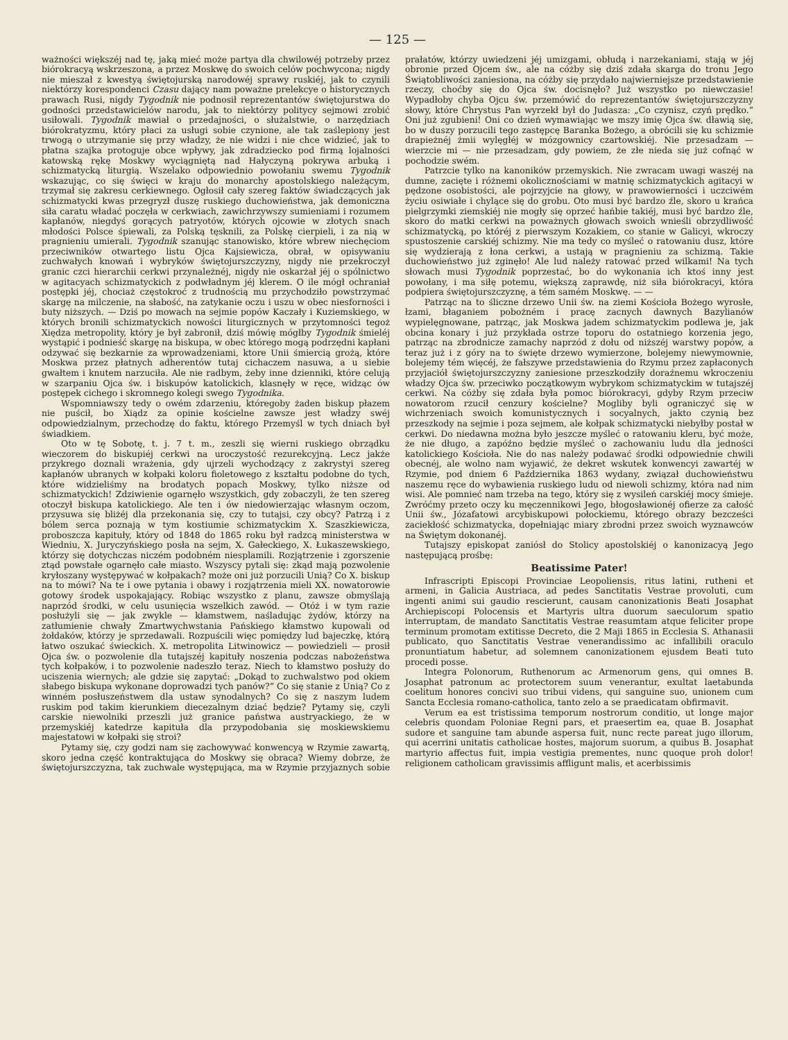— 125 —
ważności większéj nad tę, jaką mieć może partya dla chwilowéj potrzeby przez biórokracyą wskrzeszona, a przez Moskwę do swoich celów pochwycona; nigdy nie mieszał z kwestyą świętojurską narodowéj sprawy ruskiéj, jak to czynili niektórzy korespondenci Czasu dający nam poważne prelekcye o historycznych prawach Rusi, nigdy Tygodnik nie podnosił reprezentantów świętojurstwa do godności przedstawicielów narodu, jak to niektórzy politycy sejmowi zrobić usiłowali. Tygodnik mawiał o przedajności, o służalstwie, o narzędziach biórokratyzmu, który płaci za usługi sobie czynione, ale tak zaślepiony jest trwogą o utrzymanie się przy władzy, że nie widzi i nie chce widzieć, jak to płatna szajka protoguje obce wpływy, jak zdradziecko pod firmą lojalności katowską rękę Moskwy wyciągniętą nad Hałyczyną pokrywa arbuką i schizmatycką liturgią. Wszelako odpowiednio powołaniu swemu Tygodnik wskazując, co się święci w kraju do monarchy apostolskiego należącym, trzymał się zakresu cerkiewnego. Ogłosił cały szereg faktów świadczących jak schizmatycki kwas przegryzł duszę ruskiego duchowieństwa, jak demoniczna siła caratu władać poczęła w cerkwiach, zawichrzywszy sumieniami i rozumem kapłanów, niegdyś gorących patryotów, których ojcowie w złotych snach młodości Polsce śpiewali, za Polską tęsknili, za Polskę cierpieli, i za nią w pragnieniu umierali. Tygodnik szanując stanowisko, które wbrew niechęciom przeciwników otwartego listu Ojca Kajsiewicza, obrał, w opisywaniu zuchwałych knowań i wybryków świętojurszczyzny, nigdy nie przekroczył granic czci hierarchii cerkwi przynależnéj, nigdy nie oskarżał jéj o spólnictwo w agitacyach schizmatyckich z podwładnym jéj klerem. O ile mógł ochraniał postępki jéj, chociaż częstokroć z trudnością mu przychodziło powstrzymać skargę na milczenie, na słabość, na zatykanie oczu i uszu w obec niesforności i buty niższych. — Dziś po mowach na sejmie popów Kaczały i Kuziemskiego, w których bronili schizmatyckich nowości liturgicznych w przytomności tegoż Xiędza metropolity, który je był zabronił, dziś mówię mógłby Tygodnik śmieléj wystąpić i podnieść skargę na biskupa, w obec którego mogą podrzędni kapłani odzywać się bezkarnie za wprowadzeniami, ktore Unii śmiercią grożą, które Moskwa przez płatnych adherentów tutaj cichaczem nasuwa, a u siebie gwałtem i knutem narzuciła. Ale nie radbym, żeby inne dzienniki, które celują w szarpaniu Ojca św. i biskupów katolickich, klasnęły w ręce, widząc ów postępek cichego i skromnego kolegi swego Tygodnika.
Wspomniawszy tedy o owém zdarzeniu, któregoby żaden biskup płazem nie puścił, bo Xiądz za opinie kościelne zawsze jest władzy swéj odpowiedzialnym, przechodzę do faktu, którego Przemyśl w tych dniach był świadkiem.
Oto w tę Sobotę, t. j. 7 t. m., zeszli się wierni ruskiego obrządku wieczorem do biskupiéj cerkwi na uroczystość rezurekcyjną. Lecz jakże przykrego doznali wrażenia, gdy ujrzeli wychodzący z zakrystyi szereg kapłanów ubranych w kołpaki koloru fioletowego z kształtu podobne do tych, które widzieliśmy na brodatych popach Moskwy, tylko niższe od schizmatyckich! Zdziwienie ogarnęło wszystkich, gdy zobaczyli, że ten szereg otoczył biskupa katolickiego. Ale ten i ów niedowierzając własnym oczom, przysuwa się bliżéj dla przekonania się, czy to tutajsi, czy obcy? Patrzą i z bólem serca poznają w tym kostiumie schizmatyckim X. Szaszkiewicza, proboszcza kapituły, który od 1848 do 1865 roku był radzcą ministerstwa w Wiedniu, X. Juryczyńskiego posła na sejm, X. Gałeckiego, X. Łukaszewskiego, którzy się dotychczas niczém podobném niesplamili. Rozjątrzenie i zgorszenie ztąd powstałe ogarnęło całe miasto. Wszyscy pytali się: zkąd mają pozwolenie kryłoszany występywać w kołpakach? może oni już porzucili Unią? Co X. biskup na to mówi? Na te i owe pytania i obawy i rozjątrzenia mieli XX. nowatorowie gotowy środek uspokajający. Robiąc wszystko z planu, zawsze obmyślają naprzód środki, w celu usunięcia wszelkich zawód. — Otóż i w tym razie posłużyli się — jak zwykle — kłamstwem, naśladując żydów, którzy na zatłumienie chwały Zmartwychwstania Pańskiego kłamstwo kupowali od żołdaków, którzy je sprzedawali. Rozpuścili więc pomiędzy lud bajeczkę, którą łatwo oszukać świeckich. X. metropolita Litwinowicz — powiedzieli — prosił Ojca św. o pozwolenie dla tutajszéj kapituły noszenia podczas nabożeństwa tych kołpaków, i to pozwolenie nadeszło teraz. Niech to kłamstwo posłuży do uciszenia wiernych; ale gdzie się zapytać: „Dokąd to zuchwalstwo pod okiem słabego biskupa wykonane doprowadzi tych panów?“ Co się stanie z Unią? Co z winném posłuszeństwem dla ustaw synodalnych? Co się z naszym ludem ruskim pod takim kierunkiem diecezalnym dziać będzie? Pytamy się, czyli carskie niewolniki przeszli już granice państwa austryackiego, że w przemyskiéj katedrze kapituła dla przypodobania się moskiewskiemu majestatowi w kołpaki się stroi?
Pytamy się, czy godzi nam się zachowywać konwencyą w Rzymie zawartą, skoro jedna część kontraktująca do Moskwy się obraca? Wiemy dobrze, że świętojurszczyzna, tak zuchwale występująca, ma w Rzymie przyjaznych sobie prałatów, którzy uwiedzeni jéj umizgami, obłudą i narzekaniami, stają w jéj obronie przed Ojcem św., ale na cóżby się dziś zdała skarga do tronu Jego Świątobliwości zaniesiona, na cóżby się przydało najwierniejsze przedstawienie rzeczy, choćby się do Ojca św. docisnęło? Już wszystko po niewczasie! Wypadłoby chyba Ojcu św. przemówić do reprezentantów świętojurszczyzny słowy, które Chrystus Pan wyrzekł był do Judasza: „Co czynisz, czyń prędko.“ Oni już zgubieni! Oni co dzień wymawiając we mszy imię Ojca św. dławią się, bo w duszy porzucili tego zastępcę Baranka Bożego, a obrócili się ku schizmie drapieżnéj żmii wylęgłéj w mózgownicy czartowskiéj. Nie przesadzam — wierzcie mi — nie przesadzam, gdy powiem, że złe nieda się już cofnąć w pochodzie swém.
Patrzcie tylko na kanoników przemyskich. Nie zwracam uwagi waszéj na dumne, zacięte i różnemi okolicznościami w matnię schizmatyckich agitacyi w pędzone osobistości, ale pojrzyjcie na głowy, w prawowierności i uczciwém życiu osiwiałe i chylące się do grobu. Oto musi być bardzo źle, skoro u krańca pielgrzymki ziemskiéj nie mogły się oprzeć hańbie takiéj, musi być bardzo źle, skoro do matki cerkwi na poważnych głowach swoich wnieśli obrzydliwość schizmatycką, po któréj z pierwszym Kozakiem, co stanie w Galicyi, wkroczy spustoszenie carskiéj schizmy. Nie ma tedy co myśleć o ratowaniu dusz, które się wydzierają z łona cerkwi, a ustają w pragnieniu za schizmą. Takie duchowieństwo już zginęło! Ale lud należy ratować przed wilkami! Na tych słowach musi Tygodnik poprzestać, bo do wykonania ich ktoś inny jest powołany, i ma siłę potemu, większą zaprawdę, niż siła biórokracyi, która podpiera świętojurszczyznę, a tém samém Moskwę. — —
Patrząc na to śliczne drzewo Unii św. na ziemi Kościoła Bożego wyrosłe, łzami, błaganiem pobożném i pracę zacnych dawnych Bazylianów wypielęgnowane, patrząc, jak Moskwa jadem schizmatyckim podlewa je, jak obcina konary i już przykłada ostrze toporu do ostatniego korzenia jego, patrząc na zbrodnicze zamachy naprzód z dołu od niższéj warstwy popów, a teraz już i z góry na to święte drzewo wymierzone, bolejemy niewymownie, bolejemy tém więcéj, że fałszywe przedstawienia do Rzymu przez zapłaconych przyjaciół świętojurszczyzny zaniesione przeszkodziły doraźnemu wkroczeniu władzy Ojca św. przeciwko początkowym wybrykom schizmatyckim w tutajszéj cerkwi. Na cóżby się zdała była pomoc biórokracyi, gdyby Rzym przeciw nowatorom rzucił cenzury kościelne? Mogliby byli ograniczyć się w wichrzeniach swoich komunistycznych i socyalnych, jakto czynią bez przeszkody na sejmie i poza sejmem, ale kołpak schizmatycki niebyłby postał w cerkwi. Do niedawna można było jeszcze myśleć o ratowaniu kleru, być może, że nie długo, a zapóźno będzie myśleć o zachowaniu ludu dla jedności katolickiego Kościoła. Nie do nas należy podawać środki odpowiednie chwili obecnéj, ale wolno nam wyjawić, że dekret wskutek konwencyi zawartéj w Rzymie, pod dniem 6 Października 1863 wydany, związał duchowieństwu naszemu ręce do wybawienia ruskiego ludu od niewoli schizmy, która nad nim wisi. Ale pomnieć nam trzeba na tego, który się z wysileń carskiéj mocy śmieje. Zwróćmy przeto oczy ku męczennikowi Jego, błogosławionéj ofierze za całość Unii św., Józafatowi arcybiskupowi połockiemu, którego obrazy bezcześci zaciekłość schizmatycka, dopełniając miary zbrodni przez swoich wyznawców na Świętym dokonanéj.
Tutajszy episkopat zaniósł do Stolicy apostolskiéj o kanonizacyą Jego następującą prośbę:
Beatissime Pater!
Infrascripti Episcopi Provinciae Leopoliensis, ritus latini, rutheni et armeni, in Galicia Austriaca, ad pedes Sanctitatis Vestrae provoluti, cum ingenti animi sui gaudio rescierunt, causam canonizationis Beati Josaphat Archiepiscopi Polocensis et Martyris ultra duorum saeculorum spatio interruptam, de mandato Sanctitatis Vestrae reasumtam atque feliciter prope terminum promotam extitisse Decreto, die 2 Maji 1865 in Ecclesia S. Athanasii publicato, quo Sanctitatis Vestrae venerandissimo ac infallibili oraculo pronuntiatum habetur, ad solemnem canonizationem ejusdem Beati tuto procedi posse.
Integra Polonorum, Ruthenorum ac Armenorum gens, qui omnes B. Josaphat patronum ac protectorem suum venerantur, exultat laetabunda coelitum honores concivi suo tribui videns, qui sanguine suo, unionem cum Sancta Ecclesia romano-catholica, tanto zelo a se praedicatam obfirmavit.
Verum ea est tristissima temporum nostrorum conditio, ut longe major celebris quondam Poloniae Regni pars, et praesertim ea, quae B. Josaphat sudore et sanguine tam abunde aspersa fuit, nunc recte pareat jugo illorum, qui acerrini unitatis catholicae hostes, majorum suorum, a quibus B. Josaphat martyrio affectus fuit, impia vestigia prementes, nunc quoque proh dolor! religionem catholicam gravissimis affligunt malis, et acerbissimis